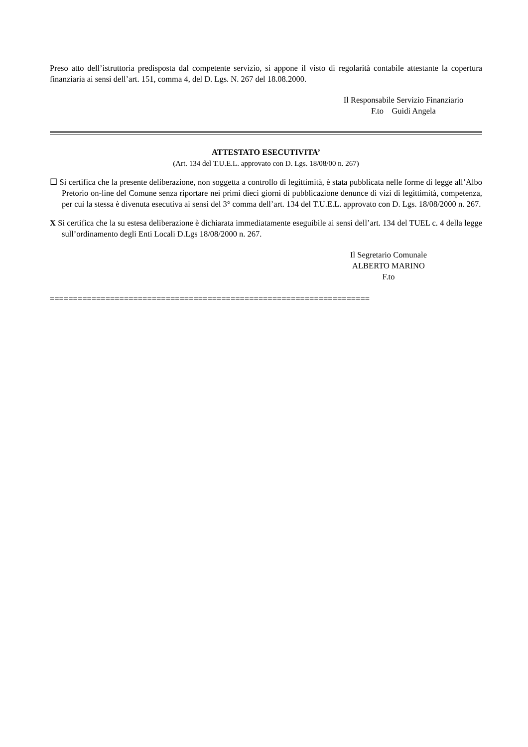Preso atto dell’istruttoria predisposta dal competente servizio, si appone il visto di regolarità contabile attestante la copertura finanziaria ai sensi dell’art. 151, comma 4, del D. Lgs. N. 267 del 18.08.2000.
Il Responsabile Servizio Finanziario
F.to Guidi Angela
ATTESTATO ESECUTIVITA’
(Art. 134 del T.U.E.L. approvato con D. Lgs. 18/08/00 n. 267)
☐ Si certifica che la presente deliberazione, non soggetta a controllo di legittimità, è stata pubblicata nelle forme di legge all’Albo Pretorio on-line del Comune senza riportare nei primi dieci giorni di pubblicazione denunce di vizi di legittimità, competenza, per cui la stessa è divenuta esecutiva ai sensi del 3° comma dell’art. 134 del T.U.E.L. approvato con D. Lgs. 18/08/2000 n. 267.
X Si certifica che la su estesa deliberazione è dichiarata immediatamente eseguibile ai sensi dell’art. 134 del TUEL c. 4 della legge sull’ordinamento degli Enti Locali D.Lgs 18/08/2000 n. 267.
Il Segretario Comunale
ALBERTO MARINO
F.to
=====================================================================